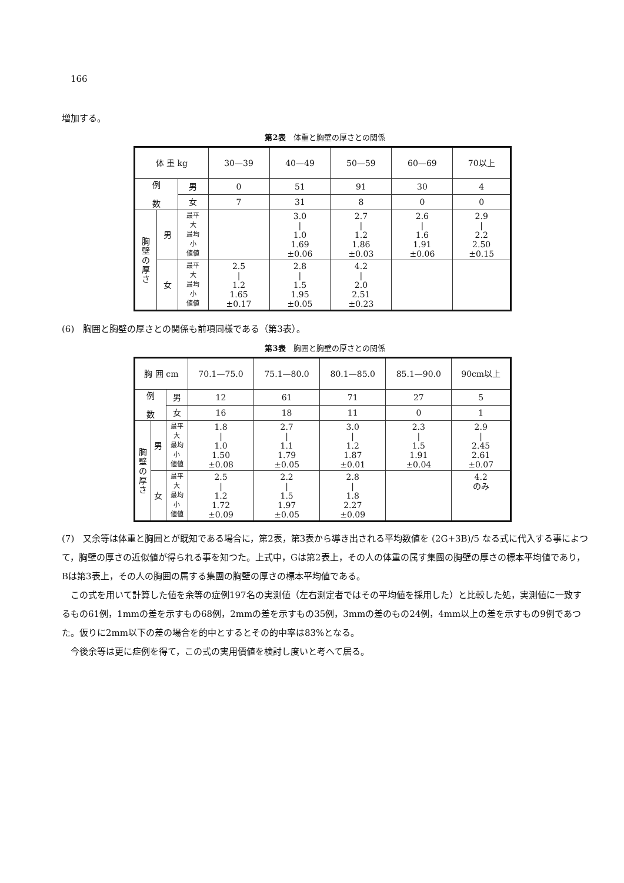166
増加する。
第2表　体重と胸壁の厚さとの関係
| 体 重 kg | | | 30—39 | 40—49 | 50—59 | 60—69 | 70以上 |
| 例 数 | | 男 | 0 | 51 | 91 | 30 | 4 |
| | | 女 | 7 | 31 | 8 | 0 | 0 |
| 胸 壁 の 厚 さ | 男 | 最平 大 最均 小 値値 | | 3.0 / 1.0 1.69 ±0.06 | 2.7 / 1.2 1.86 ±0.03 | 2.6 / 1.6 1.91 ±0.06 | 2.9 / 2.2 2.50 ±0.15 |
| | 女 | 最平 大 最均 小 値値 | 2.5 / 1.2 1.65 ±0.17 | 2.8 / 1.5 1.95 ±0.05 | 4.2 / 2.0 2.51 ±0.23 | | |
(6)　胸囲と胸壁の厚さとの関係も前項同様である（第3表）。
第3表　胸囲と胸壁の厚さとの関係
| 胸 囲 cm | | | 70.1—75.0 | 75.1—80.0 | 80.1—85.0 | 85.1—90.0 | 90cm以上 |
| 例 数 | | 男 | 12 | 61 | 71 | 27 | 5 |
| | | 女 | 16 | 18 | 11 | 0 | 1 |
| 胸 壁 の 厚 さ | 男 | 最平 大 最均 小 値値 | 1.8 / 1.0 1.50 ±0.08 | 2.7 / 1.1 1.79 ±0.05 | 3.0 / 1.2 1.87 ±0.01 | 2.3 / 1.5 1.91 ±0.04 | 2.9 / 2.45 2.61 ±0.07 |
| | 女 | 最平 大 最均 小 値値 | 2.5 / 1.2 1.72 ±0.09 | 2.2 / 1.5 1.97 ±0.05 | 2.8 / 1.8 2.27 ±0.09 | | 4.2 のみ |
(7)　又余等は体重と胸囲とが既知である場合に，第2表，第3表から導き出される平均数値を (2G+3B)/5 なる式に代入する事によつて，胸壁の厚さの近似値が得られる事を知つた。上式中，Gは第2表上，その人の体重の属す集團の胸壁の厚さの標本平均値であり，Bは第3表上，その人の胸囲の属する集團の胸壁の厚さの標本平均値である。
　この式を用いて計算した値を余等の症例197名の実測値（左右測定者ではその平均値を採用した）と比較した処，実測値に一致するもの61例，1mmの差を示すもの68例，2mmの差を示すもの35例，3mmの差のもの24例，4mm以上の差を示すもの9例であつた。仮りに2mm以下の差の場合を的中とするとその的中率は83%となる。
　今後余等は更に症例を得て，この式の実用價値を検討し度いと考へて居る。